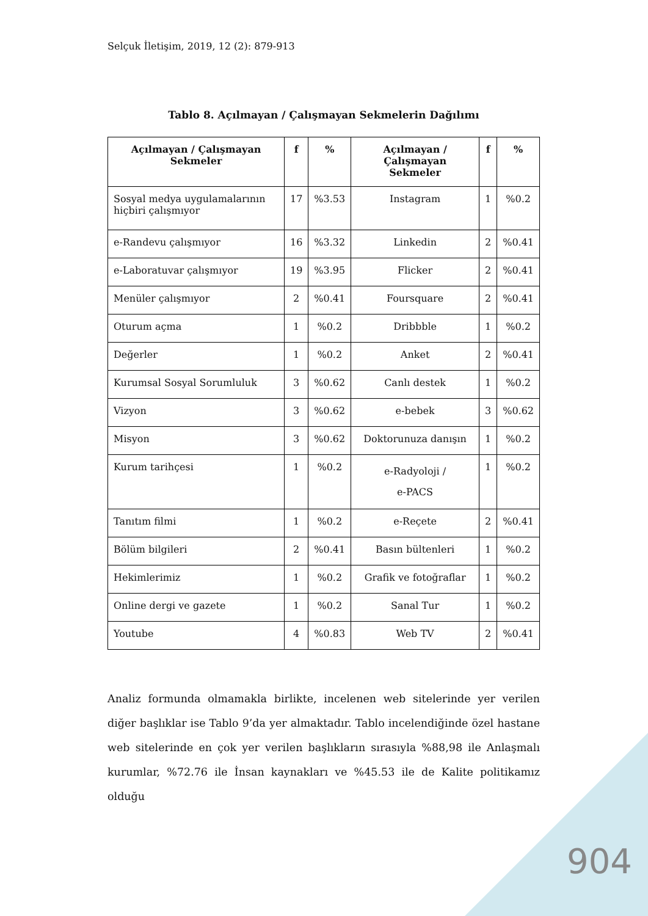Selçuk İletişim, 2019, 12 (2): 879-913
Tablo 8. Açılmayan / Çalışmayan Sekmelerin Dağılımı
| Açılmayan / Çalışmayan Sekmeler | f | % | Açılmayan / Çalışmayan Sekmeler | f | % |
| --- | --- | --- | --- | --- | --- |
| Sosyal medya uygulamalarının hiçbiri çalışmıyor | 17 | %3.53 | Instagram | 1 | %0.2 |
| e-Randevu çalışmıyor | 16 | %3.32 | Linkedin | 2 | %0.41 |
| e-Laboratuvar çalışmıyor | 19 | %3.95 | Flicker | 2 | %0.41 |
| Menüler çalışmıyor | 2 | %0.41 | Foursquare | 2 | %0.41 |
| Oturum açma | 1 | %0.2 | Dribbble | 1 | %0.2 |
| Değerler | 1 | %0.2 | Anket | 2 | %0.41 |
| Kurumsal Sosyal Sorumluluk | 3 | %0.62 | Canlı destek | 1 | %0.2 |
| Vizyon | 3 | %0.62 | e-bebek | 3 | %0.62 |
| Misyon | 3 | %0.62 | Doktorunuza danışın | 1 | %0.2 |
| Kurum tarihçesi | 1 | %0.2 | e-Radyoloji / e-PACS | 1 | %0.2 |
| Tanıtım filmi | 1 | %0.2 | e-Reçete | 2 | %0.41 |
| Bölüm bilgileri | 2 | %0.41 | Basın bültenleri | 1 | %0.2 |
| Hekimlerimiz | 1 | %0.2 | Grafik ve fotoğraflar | 1 | %0.2 |
| Online dergi ve gazete | 1 | %0.2 | Sanal Tur | 1 | %0.2 |
| Youtube | 4 | %0.83 | Web TV | 2 | %0.41 |
Analiz formunda olmamakla birlikte, incelenen web sitelerinde yer verilen diğer başlıklar ise Tablo 9’da yer almaktadır. Tablo incelendiğinde özel hastane web sitelerinde en çok yer verilen başlıkların sırasıyla %88,98 ile Anlaşmalı kurumlar, %72.76 ile İnsan kaynakları ve %45.53 ile de Kalite politikamız olduğu
904